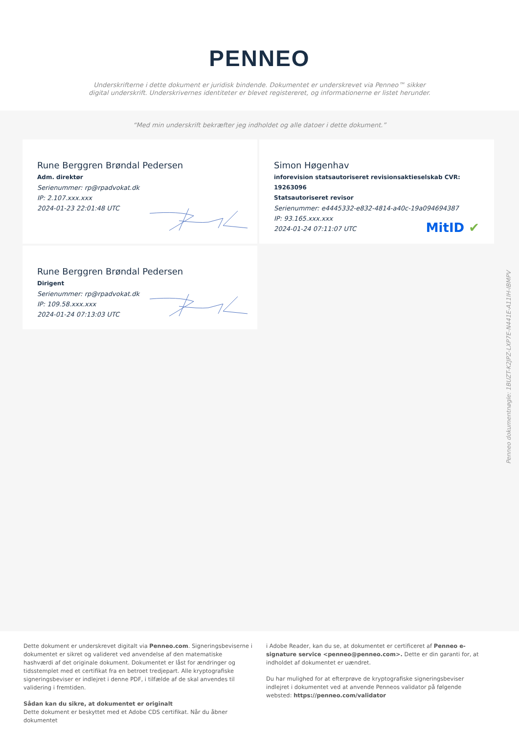PENNEO
Underskrifterne i dette dokument er juridisk bindende. Dokumentet er underskrevet via Penneo™ sikker digital underskrift. Underskrivernes identiteter er blevet registereret, og informationerne er listet herunder.
“Med min underskrift bekræfter jeg indholdet og alle datoer i dette dokument.”
Rune Berggren Brøndal Pedersen
Adm. direktør
Serienummer: rp@rpadvokat.dk
IP: 2.107.xxx.xxx
2024-01-23 22:01:48 UTC
Simon Høgenhav
inforevision statsautoriseret revisionsaktieselskab CVR: 19263096
Statsautoriseret revisor
Serienummer: e4445332-e832-4814-a40c-19a094694387
IP: 93.165.xxx.xxx
2024-01-24 07:11:07 UTC
MitID ✔
Rune Berggren Brøndal Pedersen
Dirigent
Serienummer: rp@rpadvokat.dk
IP: 109.58.xxx.xxx
2024-01-24 07:13:03 UTC
Penneo dokumentnøgle: 1BUZT-K2JPZ-LXP7E-N441E-A11IH-IBMPV
Dette dokument er underskrevet digitalt via Penneo.com. Signeringsbeviserne i dokumentet er sikret og valideret ved anvendelse af den matematiske hashværdi af det originale dokument. Dokumentet er låst for ændringer og tidsstemplet med et certifikat fra en betroet tredjepart. Alle kryptografiske signeringsbeviser er indlejret i denne PDF, i tilfælde af de skal anvendes til validering i fremtiden.
Sådan kan du sikre, at dokumentet er originalt
Dette dokument er beskyttet med et Adobe CDS certifikat. Når du åbner dokumentet
i Adobe Reader, kan du se, at dokumentet er certificeret af Penneo e-signature service <penneo@penneo.com>. Dette er din garanti for, at indholdet af dokumentet er uændret.
Du har mulighed for at efterprøve de kryptografiske signeringsbeviser indlejret i dokumentet ved at anvende Penneos validator på følgende websted: https://penneo.com/validator